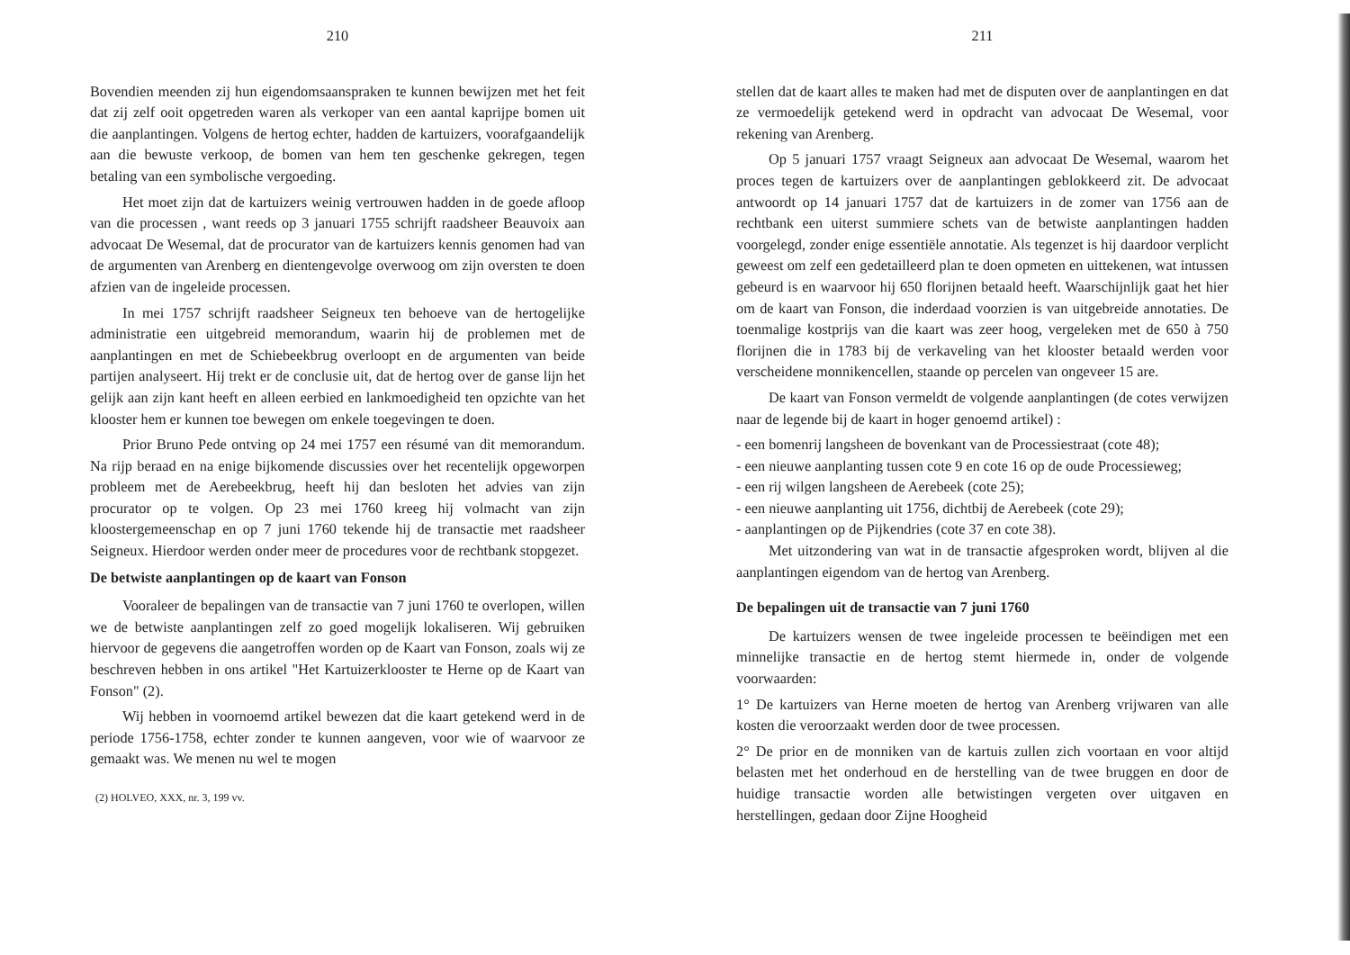210
Bovendien meenden zij hun eigendomsaanspraken te kunnen bewijzen met het feit dat zij zelf ooit opgetreden waren als verkoper van een aantal kaprijpe bomen uit die aanplantingen. Volgens de hertog echter, hadden de kartuizers, voorafgaandelijk aan die bewuste verkoop, de bomen van hem ten geschenke gekregen, tegen betaling van een symbolische vergoeding.
Het moet zijn dat de kartuizers weinig vertrouwen hadden in de goede afloop van die processen , want reeds op 3 januari 1755 schrijft raadsheer Beauvoix aan advocaat De Wesemal, dat de procurator van de kartuizers kennis genomen had van de argumenten van Arenberg en dientengevolge overwoog om zijn oversten te doen afzien van de ingeleide processen.
In mei 1757 schrijft raadsheer Seigneux ten behoeve van de hertogelijke administratie een uitgebreid memorandum, waarin hij de problemen met de aanplantingen en met de Schiebeekbrug overloopt en de argumenten van beide partijen analyseert. Hij trekt er de conclusie uit, dat de hertog over de ganse lijn het gelijk aan zijn kant heeft en alleen eerbied en lankmoedigheid ten opzichte van het klooster hem er kunnen toe bewegen om enkele toegevingen te doen.
Prior Bruno Pede ontving op 24 mei 1757 een résumé van dit memorandum. Na rijp beraad en na enige bijkomende discussies over het recentelijk opgeworpen probleem met de Aerebeekbrug, heeft hij dan besloten het advies van zijn procurator op te volgen. Op 23 mei 1760 kreeg hij volmacht van zijn kloostergemeenschap en op 7 juni 1760 tekende hij de transactie met raadsheer Seigneux. Hierdoor werden onder meer de procedures voor de rechtbank stopgezet.
De betwiste aanplantingen op de kaart van Fonson
Vooraleer de bepalingen van de transactie van 7 juni 1760 te overlopen, willen we de betwiste aanplantingen zelf zo goed mogelijk lokaliseren. Wij gebruiken hiervoor de gegevens die aangetroffen worden op de Kaart van Fonson, zoals wij ze beschreven hebben in ons artikel "Het Kartuizerklooster te Herne op de Kaart van Fonson" (2).
Wij hebben in voornoemd artikel bewezen dat die kaart getekend werd in de periode 1756-1758, echter zonder te kunnen aangeven, voor wie of waarvoor ze gemaakt was. We menen nu wel te mogen
(2) HOLVEO, XXX, nr. 3, 199 vv.
211
stellen dat de kaart alles te maken had met de disputen over de aanplantingen en dat ze vermoedelijk getekend werd in opdracht van advocaat De Wesemal, voor rekening van Arenberg.
Op 5 januari 1757 vraagt Seigneux aan advocaat De Wesemal, waarom het proces tegen de kartuizers over de aanplantingen geblokkeerd zit. De advocaat antwoordt op 14 januari 1757 dat de kartuizers in de zomer van 1756 aan de rechtbank een uiterst summiere schets van de betwiste aanplantingen hadden voorgelegd, zonder enige essentiële annotatie. Als tegenzet is hij daardoor verplicht geweest om zelf een gedetailleerd plan te doen opmeten en uittekenen, wat intussen gebeurd is en waarvoor hij 650 florijnen betaald heeft. Waarschijnlijk gaat het hier om de kaart van Fonson, die inderdaad voorzien is van uitgebreide annotaties. De toenmalige kostprijs van die kaart was zeer hoog, vergeleken met de 650 à 750 florijnen die in 1783 bij de verkaveling van het klooster betaald werden voor verscheidene monnikencellen, staande op percelen van ongeveer 15 are.
De kaart van Fonson vermeldt de volgende aanplantingen (de cotes verwijzen naar de legende bij de kaart in hoger genoemd artikel) :
- een bomenrij langsheen de bovenkant van de Processiestraat (cote 48);
- een nieuwe aanplanting tussen cote 9 en cote 16 op de oude Processieweg;
- een rij wilgen langsheen de Aerebeek (cote 25);
- een nieuwe aanplanting uit 1756, dichtbij de Aerebeek (cote 29);
- aanplantingen op de Pijkendries (cote 37 en cote 38).
Met uitzondering van wat in de transactie afgesproken wordt, blijven al die aanplantingen eigendom van de hertog van Arenberg.
De bepalingen uit de transactie van 7 juni 1760
De kartuizers wensen de twee ingeleide processen te beëindigen met een minnelijke transactie en de hertog stemt hiermede in, onder de volgende voorwaarden:
1° De kartuizers van Herne moeten de hertog van Arenberg vrijwaren van alle kosten die veroorzaakt werden door de twee processen.
2° De prior en de monniken van de kartuis zullen zich voortaan en voor altijd belasten met het onderhoud en de herstelling van de twee bruggen en door de huidige transactie worden alle betwistingen vergeten over uitgaven en herstellingen, gedaan door Zijne Hoogheid